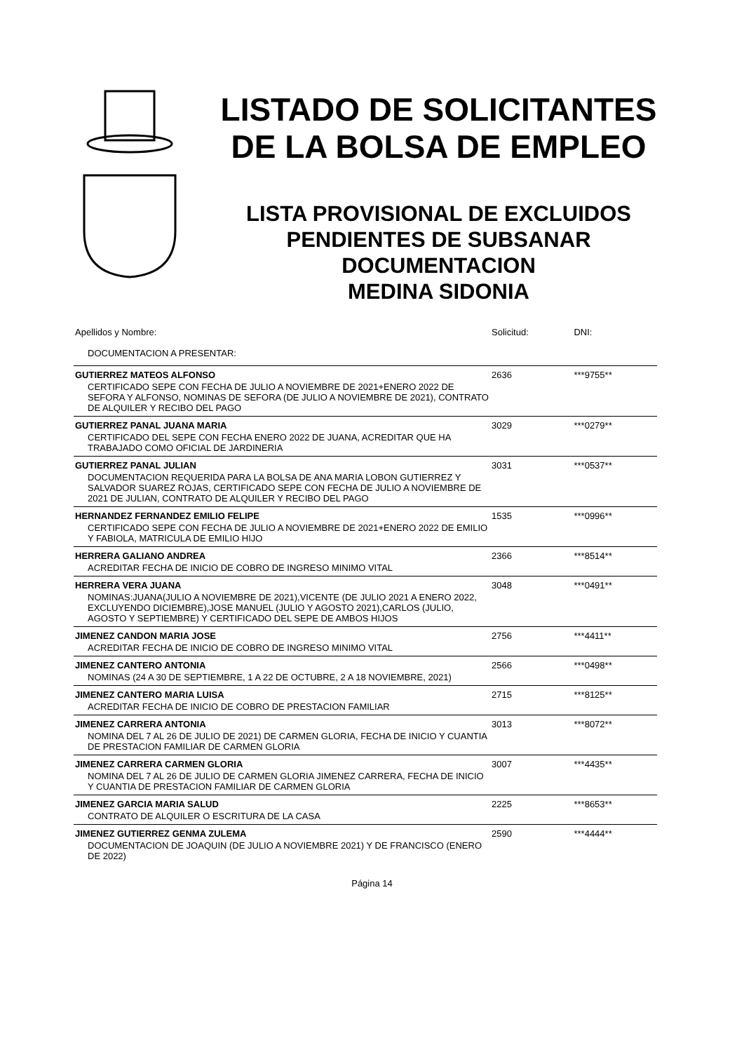LISTADO DE SOLICITANTES
DE LA BOLSA DE EMPLEO
LISTA PROVISIONAL DE EXCLUIDOS
PENDIENTES DE SUBSANAR
DOCUMENTACION
MEDINA SIDONIA
| Apellidos y Nombre: | Solicitud: | DNI: |
| --- | --- | --- |
| DOCUMENTACION A PRESENTAR: | | |
| GUTIERREZ MATEOS ALFONSO | 2636 | ***9755** |
| CERTIFICADO SEPE CON FECHA DE JULIO A NOVIEMBRE DE 2021+ENERO 2022 DE SEFORA Y ALFONSO, NOMINAS DE SEFORA (DE JULIO A NOVIEMBRE DE 2021), CONTRATO DE ALQUILER Y RECIBO DEL PAGO | | |
| GUTIERREZ PANAL JUANA MARIA | 3029 | ***0279** |
| CERTIFICADO DEL SEPE CON FECHA ENERO 2022 DE JUANA, ACREDITAR QUE HA TRABAJADO COMO OFICIAL DE JARDINERIA | | |
| GUTIERREZ PANAL JULIAN | 3031 | ***0537** |
| DOCUMENTACION REQUERIDA PARA LA BOLSA DE ANA MARIA LOBON GUTIERREZ Y SALVADOR SUAREZ ROJAS, CERTIFICADO SEPE CON FECHA DE JULIO A NOVIEMBRE DE 2021 DE JULIAN, CONTRATO DE ALQUILER Y RECIBO DEL PAGO | | |
| HERNANDEZ FERNANDEZ EMILIO FELIPE | 1535 | ***0996** |
| CERTIFICADO SEPE CON FECHA DE JULIO A NOVIEMBRE DE 2021+ENERO 2022 DE EMILIO Y FABIOLA, MATRICULA DE EMILIO HIJO | | |
| HERRERA GALIANO ANDREA | 2366 | ***8514** |
| ACREDITAR FECHA DE INICIO DE COBRO DE INGRESO MINIMO VITAL | | |
| HERRERA VERA JUANA | 3048 | ***0491** |
| NOMINAS:JUANA(JULIO A NOVIEMBRE DE 2021),VICENTE (DE JULIO 2021 A ENERO 2022, EXCLUYENDO DICIEMBRE),JOSE MANUEL (JULIO Y AGOSTO 2021),CARLOS (JULIO, AGOSTO Y SEPTIEMBRE) Y CERTIFICADO DEL SEPE DE AMBOS HIJOS | | |
| JIMENEZ CANDON MARIA JOSE | 2756 | ***4411** |
| ACREDITAR FECHA DE INICIO DE COBRO DE INGRESO MINIMO VITAL | | |
| JIMENEZ CANTERO ANTONIA | 2566 | ***0498** |
| NOMINAS (24 A 30 DE SEPTIEMBRE, 1 A 22 DE OCTUBRE, 2 A 18 NOVIEMBRE, 2021) | | |
| JIMENEZ CANTERO MARIA LUISA | 2715 | ***8125** |
| ACREDITAR FECHA DE INICIO DE COBRO DE PRESTACION FAMILIAR | | |
| JIMENEZ CARRERA ANTONIA | 3013 | ***8072** |
| NOMINA DEL 7 AL 26 DE JULIO DE 2021) DE CARMEN GLORIA, FECHA DE INICIO Y CUANTIA DE PRESTACION FAMILIAR DE CARMEN GLORIA | | |
| JIMENEZ CARRERA CARMEN GLORIA | 3007 | ***4435** |
| NOMINA DEL 7 AL 26 DE JULIO DE CARMEN GLORIA JIMENEZ CARRERA, FECHA DE INICIO Y CUANTIA DE PRESTACION FAMILIAR DE CARMEN GLORIA | | |
| JIMENEZ GARCIA MARIA SALUD | 2225 | ***8653** |
| CONTRATO DE ALQUILER O ESCRITURA DE LA CASA | | |
| JIMENEZ GUTIERREZ GENMA ZULEMA | 2590 | ***4444** |
| DOCUMENTACION DE JOAQUIN (DE JULIO A NOVIEMBRE 2021) Y DE FRANCISCO (ENERO DE 2022) | | |
Página 14